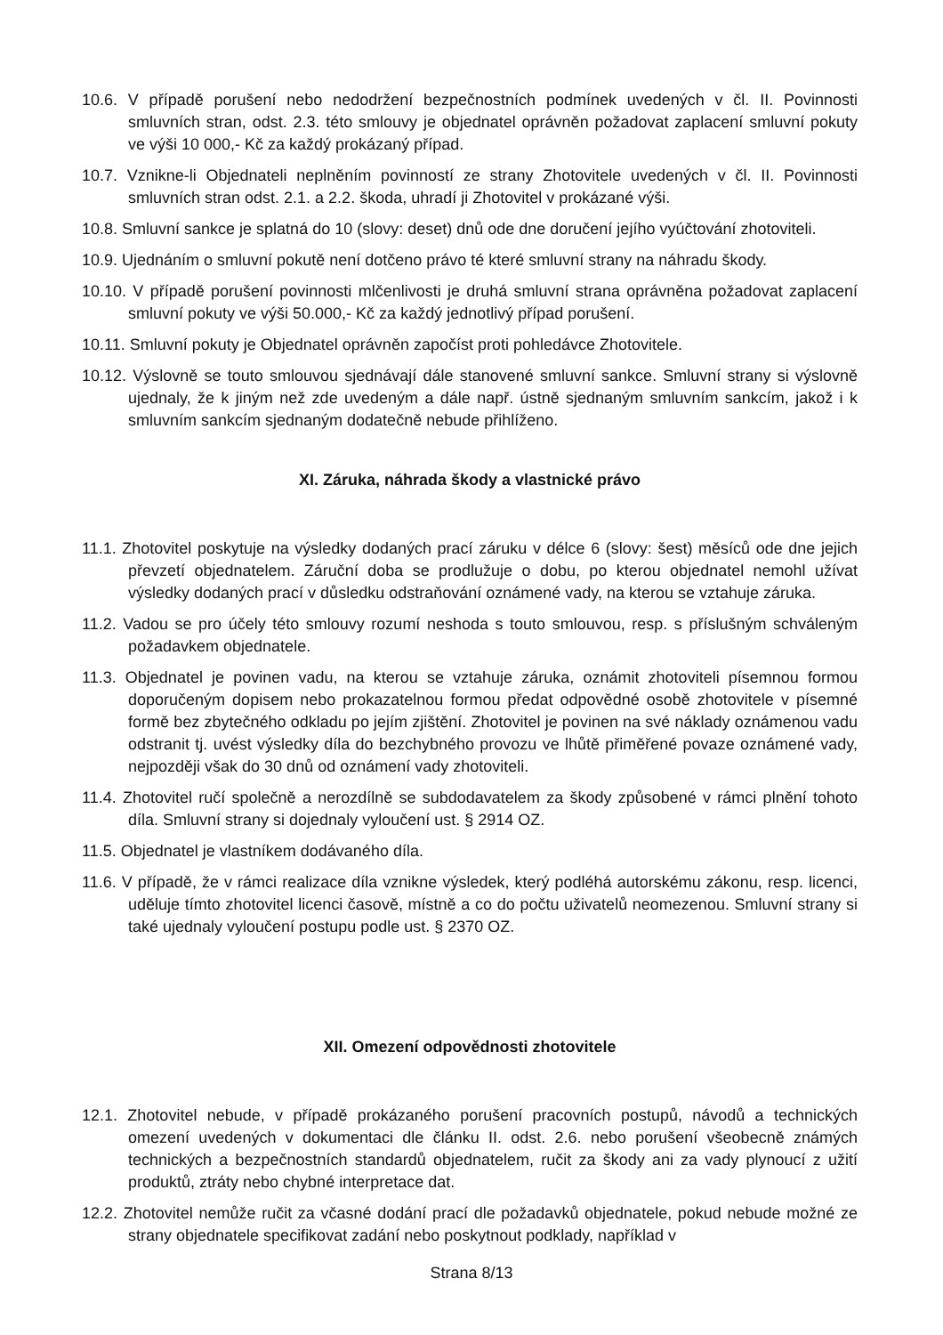10.6. V případě porušení nebo nedodržení bezpečnostních podmínek uvedených v čl. II. Povinnosti smluvních stran, odst. 2.3. této smlouvy je objednatel oprávněn požadovat zaplacení smluvní pokuty ve výši 10 000,- Kč za každý prokázaný případ.
10.7. Vznikne-li Objednateli neplněním povinností ze strany Zhotovitele uvedených v čl. II. Povinnosti smluvních stran odst. 2.1. a 2.2. škoda, uhradí ji Zhotovitel v prokázané výši.
10.8. Smluvní sankce je splatná do 10 (slovy: deset) dnů ode dne doručení jejího vyúčtování zhotoviteli.
10.9. Ujednáním o smluvní pokutě není dotčeno právo té které smluvní strany na náhradu škody.
10.10. V případě porušení povinnosti mlčenlivosti je druhá smluvní strana oprávněna požadovat zaplacení smluvní pokuty ve výši 50.000,- Kč za každý jednotlivý případ porušení.
10.11. Smluvní pokuty je Objednatel oprávněn započíst proti pohledávce Zhotovitele.
10.12. Výslovně se touto smlouvou sjednávají dále stanovené smluvní sankce. Smluvní strany si výslovně ujednaly, že k jiným než zde uvedeným a dále např. ústně sjednaným smluvním sankcím, jakož i k smluvním sankcím sjednaným dodatečně nebude přihlíženo.
XI. Záruka, náhrada škody a vlastnické právo
11.1. Zhotovitel poskytuje na výsledky dodaných prací záruku v délce 6 (slovy: šest) měsíců ode dne jejich převzetí objednatelem. Záruční doba se prodlužuje o dobu, po kterou objednatel nemohl užívat výsledky dodaných prací v důsledku odstraňování oznámené vady, na kterou se vztahuje záruka.
11.2. Vadou se pro účely této smlouvy rozumí neshoda s touto smlouvou, resp. s příslušným schváleným požadavkem objednatele.
11.3. Objednatel je povinen vadu, na kterou se vztahuje záruka, oznámit zhotoviteli písemnou formou doporučeným dopisem nebo prokazatelnou formou předat odpovědné osobě zhotovitele v písemné formě bez zbytečného odkladu po jejím zjištění. Zhotovitel je povinen na své náklady oznámenou vadu odstranit tj. uvést výsledky díla do bezchybného provozu ve lhůtě přiměřené povaze oznámené vady, nejpozději však do 30 dnů od oznámení vady zhotoviteli.
11.4. Zhotovitel ručí společně a nerozdílně se subdodavatelem za škody způsobené v rámci plnění tohoto díla. Smluvní strany si dojednaly vyloučení ust. § 2914 OZ.
11.5. Objednatel je vlastníkem dodávaného díla.
11.6. V případě, že v rámci realizace díla vznikne výsledek, který podléhá autorskému zákonu, resp. licenci, uděluje tímto zhotovitel licenci časově, místně a co do počtu uživatelů neomezenou. Smluvní strany si také ujednaly vyloučení postupu podle ust. § 2370 OZ.
XII. Omezení odpovědnosti zhotovitele
12.1. Zhotovitel nebude, v případě prokázaného porušení pracovních postupů, návodů a technických omezení uvedených v dokumentaci dle článku II. odst. 2.6. nebo porušení všeobecně známých technických a bezpečnostních standardů objednatelem, ručit za škody ani za vady plynoucí z užití produktů, ztráty nebo chybné interpretace dat.
12.2. Zhotovitel nemůže ručit za včasné dodání prací dle požadavků objednatele, pokud nebude možné ze strany objednatele specifikovat zadání nebo poskytnout podklady, například v
Strana 8/13